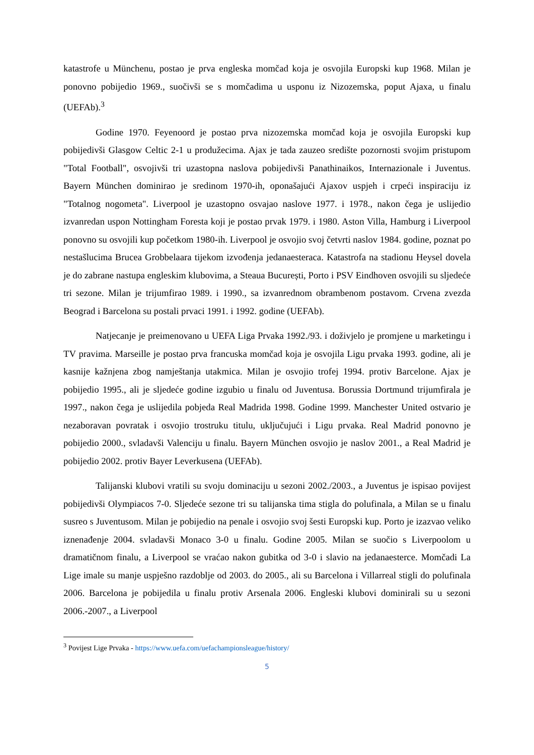katastrofe u Münchenu, postao je prva engleska momčad koja je osvojila Europski kup 1968. Milan je ponovno pobijedio 1969., suočivši se s momčadima u usponu iz Nizozemska, poput Ajaxa, u finalu (UEFAb).<sup>3</sup>
Godine 1970. Feyenoord je postao prva nizozemska momčad koja je osvojila Europski kup pobijedivši Glasgow Celtic 2-1 u produžecima. Ajax je tada zauzeo središte pozornosti svojim pristupom "Total Football", osvojivši tri uzastopna naslova pobijedivši Panathinaikos, Internazionale i Juventus. Bayern München dominirao je sredinom 1970-ih, oponašajući Ajaxov uspjeh i crpeći inspiraciju iz "Totalnog nogometa". Liverpool je uzastopno osvajao naslove 1977. i 1978., nakon čega je uslijedio izvanredan uspon Nottingham Foresta koji je postao prvak 1979. i 1980. Aston Villa, Hamburg i Liverpool ponovno su osvojili kup početkom 1980-ih. Liverpool je osvojio svoj četvrti naslov 1984. godine, poznat po nestašlucima Brucea Grobbelaara tijekom izvođenja jedanaesteraca. Katastrofa na stadionu Heysel dovela je do zabrane nastupa engleskim klubovima, a Steaua București, Porto i PSV Eindhoven osvojili su sljedeće tri sezone. Milan je trijumfirao 1989. i 1990., sa izvanrednom obrambenom postavom. Crvena zvezda Beograd i Barcelona su postali prvaci 1991. i 1992. godine (UEFAb).
Natjecanje je preimenovano u UEFA Liga Prvaka 1992./93. i doživjelo je promjene u marketingu i TV pravima. Marseille je postao prva francuska momčad koja je osvojila Ligu prvaka 1993. godine, ali je kasnije kažnjena zbog namještanja utakmica. Milan je osvojio trofej 1994. protiv Barcelone. Ajax je pobijedio 1995., ali je sljedeće godine izgubio u finalu od Juventusa. Borussia Dortmund trijumfirala je 1997., nakon čega je uslijedila pobjeda Real Madrida 1998. Godine 1999. Manchester United ostvario je nezaboravan povratak i osvojio trostruku titulu, uključujući i Ligu prvaka. Real Madrid ponovno je pobijedio 2000., svladavši Valenciju u finalu. Bayern München osvojio je naslov 2001., a Real Madrid je pobijedio 2002. protiv Bayer Leverkusena (UEFAb).
Talijanski klubovi vratili su svoju dominaciju u sezoni 2002./2003., a Juventus je ispisao povijest pobijedivši Olympiacos 7-0. Sljedeće sezone tri su talijanska tima stigla do polufinala, a Milan se u finalu susreo s Juventusom. Milan je pobijedio na penale i osvojio svoj šesti Europski kup. Porto je izazvao veliko iznenađenje 2004. svladavši Monaco 3-0 u finalu. Godine 2005. Milan se suočio s Liverpoolom u dramatičnom finalu, a Liverpool se vraćao nakon gubitka od 3-0 i slavio na jedanaesterce. Momčadi La Lige imale su manje uspješno razdoblje od 2003. do 2005., ali su Barcelona i Villarreal stigli do polufinala 2006. Barcelona je pobijedila u finalu protiv Arsenala 2006. Engleski klubovi dominirali su u sezoni 2006.-2007., a Liverpool
<sup>3</sup> Povijest Lige Prvaka - https://www.uefa.com/uefachampionsleague/history/
5